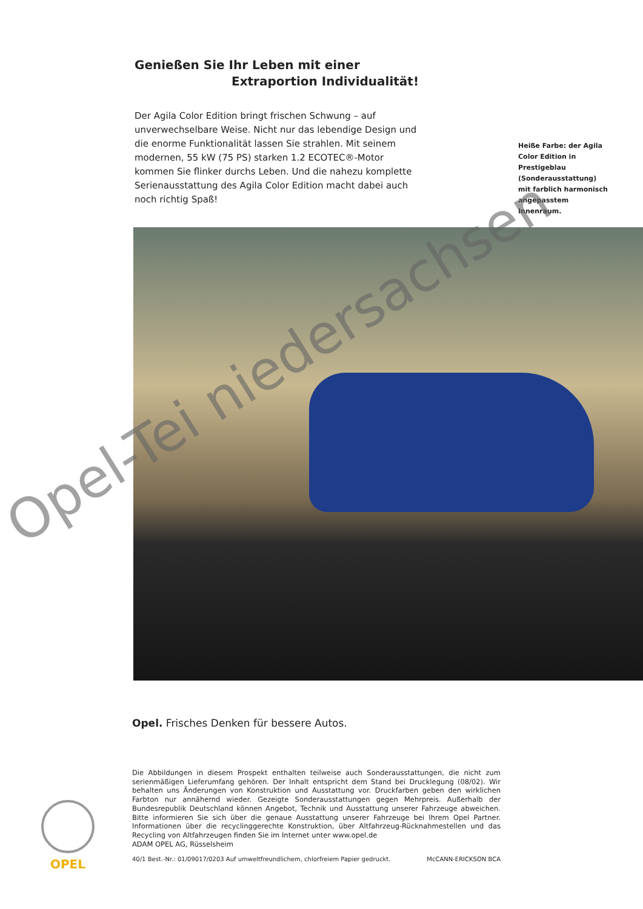Genießen Sie Ihr Leben mit einer
Extraportion Individualität!
Der Agila Color Edition bringt frischen Schwung – auf unverwechselbare Weise. Nicht nur das lebendige Design und die enorme Funktionalität lassen Sie strahlen. Mit seinem modernen, 55 kW (75 PS) starken 1.2 ECOTEC®-Motor kommen Sie flinker durchs Leben. Und die nahezu komplette Serienausstattung des Agila Color Edition macht dabei auch noch richtig Spaß!
Heiße Farbe: der Agila Color Edition in Prestigeblau (Sonderausstattung) mit farblich harmonisch angepasstem Innenraum.
Opel-Tei niedersachsen
Opel. Frisches Denken für bessere Autos.
Die Abbildungen in diesem Prospekt enthalten teilweise auch Sonderausstattungen, die nicht zum serienmäßigen Lieferumfang gehören. Der Inhalt entspricht dem Stand bei Drucklegung (08/02). Wir behalten uns Änderungen von Konstruktion und Ausstattung vor. Druckfarben geben den wirklichen Farbton nur annähernd wieder. Gezeigte Sonderausstattungen gegen Mehrpreis. Außerhalb der Bundesrepublik Deutschland können Angebot, Technik und Ausstattung unserer Fahrzeuge abweichen. Bitte informieren Sie sich über die genaue Ausstattung unserer Fahrzeuge bei Ihrem Opel Partner. Informationen über die recyclinggerechte Konstruktion, über Altfahrzeug-Rücknahmestellen und das Recycling von Altfahrzeugen finden Sie im Internet unter www.opel.de
ADAM OPEL AG, Rüsselsheim
40/1 Best.-Nr.: 01/09017/0203 Auf umweltfreundlichem, chlorfreiem Papier gedruckt. McCANN-ERICKSON BCA
OPEL